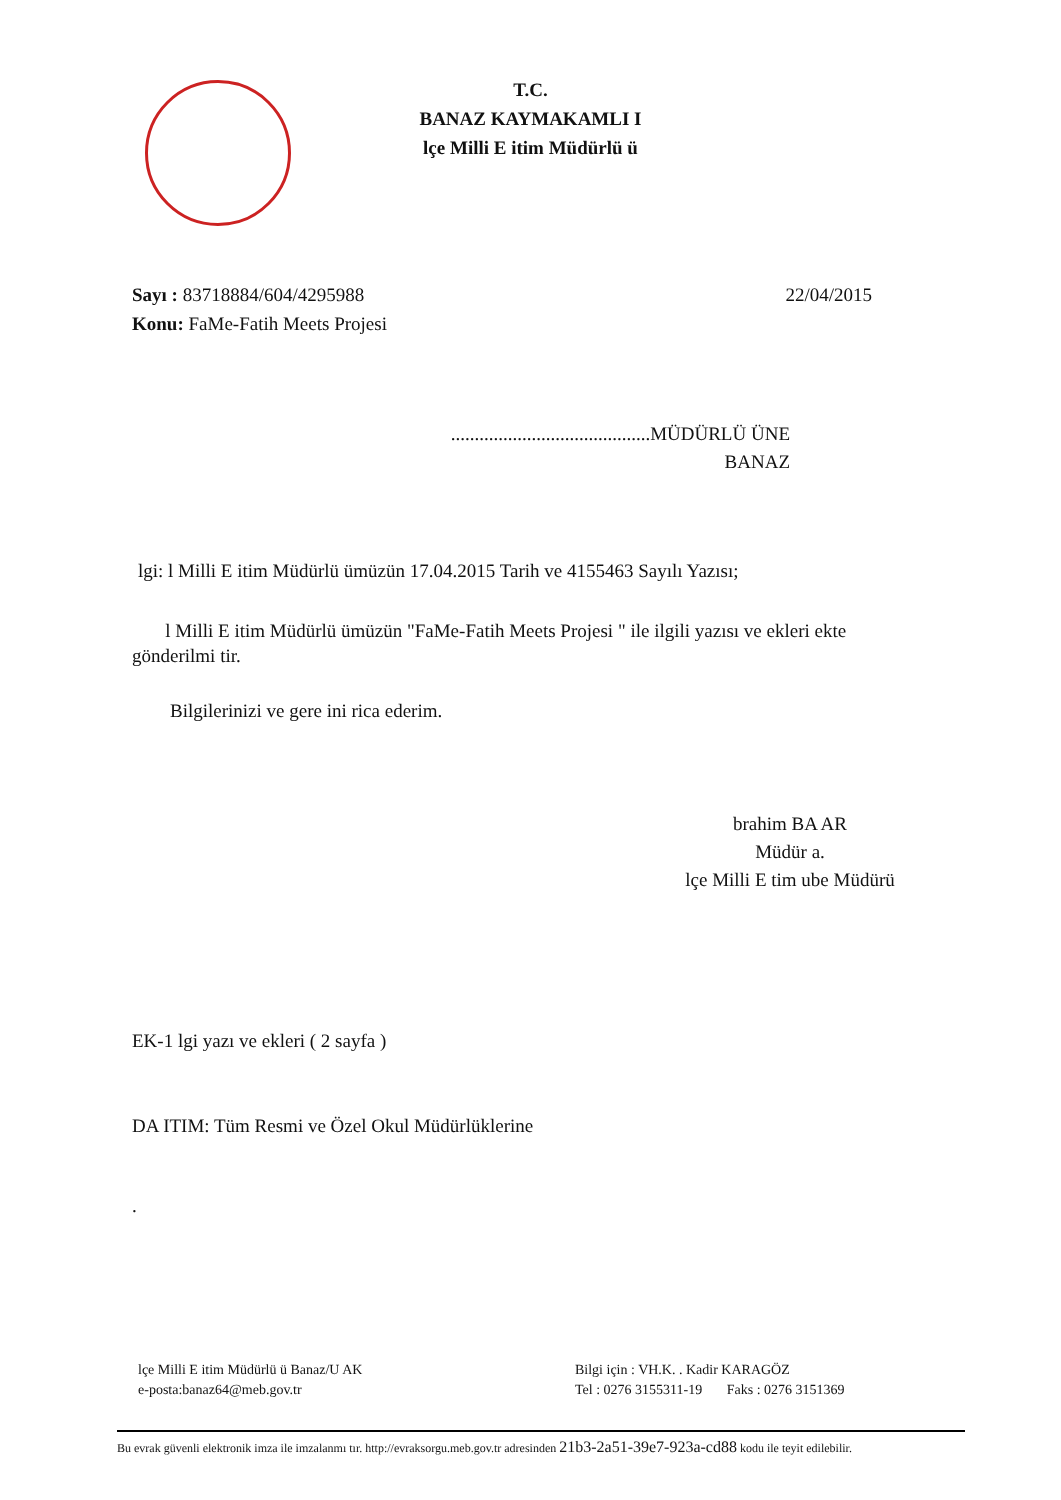T.C.
BANAZ KAYMAKAMLI I
lçe Milli E itim Müdürlü ü
Sayı : 83718884/604/4295988 22/04/2015
Konu: FaMe-Fatih Meets Projesi
..........................................MÜDÜRLÜ ÜNE
BANAZ
lgi: l Milli E itim Müdürlü ümüzün 17.04.2015 Tarih ve 4155463 Sayılı Yazısı;
l Milli E itim Müdürlü ümüzün "FaMe-Fatih Meets Projesi " ile ilgili yazısı ve ekleri ekte gönderilmi tir.
Bilgilerinizi ve gere ini rica ederim.
brahim BA AR
Müdür a.
lçe Milli E tim ube Müdürü
EK-1 lgi yazı ve ekleri ( 2 sayfa )
DA ITIM: Tüm Resmi ve Özel Okul Müdürlüklerine
.
lçe Milli E itim Müdürlü ü Banaz/U AK
e-posta:banaz64@meb.gov.tr
Bilgi için : VH.K. . Kadir KARAGÖZ
Tel : 0276 3155311-19 Faks : 0276 3151369
Bu evrak güvenli elektronik imza ile imzalanmı tır. http://evraksorgu.meb.gov.tr adresinden 21b3-2a51-39e7-923a-cd88 kodu ile teyit edilebilir.